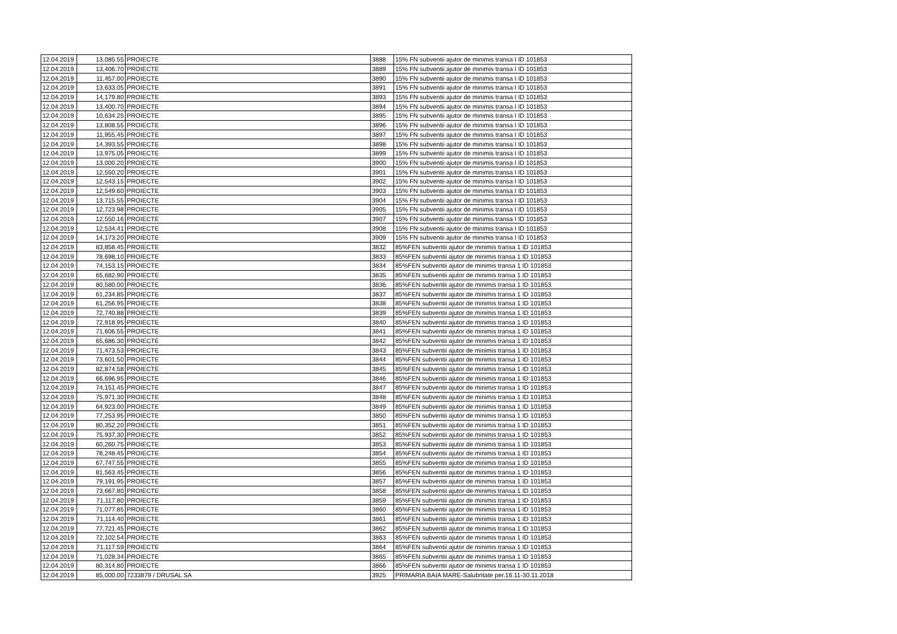| 12.04.2019 | 13,085.55 | PROIECTE | 3888 | 15% FN subventii ajutor de minimis transa I ID 101853 |
| 12.04.2019 | 13,406.70 | PROIECTE | 3889 | 15% FN subventii ajutor de minimis transa I ID 101853 |
| 12.04.2019 | 11,457.00 | PROIECTE | 3890 | 15% FN subventii ajutor de minimis transa I ID 101853 |
| 12.04.2019 | 13,633.05 | PROIECTE | 3891 | 15% FN subventii ajutor de minimis transa I ID 101853 |
| 12.04.2019 | 14,179.80 | PROIECTE | 3893 | 15% FN subventii ajutor de minimis transa I ID 101853 |
| 12.04.2019 | 13,400.70 | PROIECTE | 3894 | 15% FN subventii ajutor de minimis transa I ID 101853 |
| 12.04.2019 | 10,634.25 | PROIECTE | 3895 | 15% FN subventii ajutor de minimis transa I ID 101853 |
| 12.04.2019 | 13,808.55 | PROIECTE | 3896 | 15% FN subventii ajutor de minimis transa I ID 101853 |
| 12.04.2019 | 11,955.45 | PROIECTE | 3897 | 15% FN subventii ajutor de minimis transa I ID 101853 |
| 12.04.2019 | 14,393.55 | PROIECTE | 3898 | 15% FN subventii ajutor de minimis transa I ID 101853 |
| 12.04.2019 | 13,975.05 | PROIECTE | 3899 | 15% FN subventii ajutor de minimis transa I ID 101853 |
| 12.04.2019 | 13,000.20 | PROIECTE | 3900 | 15% FN subventii ajutor de minimis transa I ID 101853 |
| 12.04.2019 | 12,550.20 | PROIECTE | 3901 | 15% FN subventii ajutor de minimis transa I ID 101853 |
| 12.04.2019 | 12,543.15 | PROIECTE | 3902 | 15% FN subventii ajutor de minimis transa I ID 101853 |
| 12.04.2019 | 12,549.60 | PROIECTE | 3903 | 15% FN subventii ajutor de minimis transa I ID 101853 |
| 12.04.2019 | 13,715.55 | PROIECTE | 3904 | 15% FN subventii ajutor de minimis transa I ID 101853 |
| 12.04.2019 | 12,723.98 | PROIECTE | 3905 | 15% FN subventii ajutor de minimis transa I ID 101853 |
| 12.04.2019 | 12,550.16 | PROIECTE | 3907 | 15% FN subventii ajutor de minimis transa I ID 101853 |
| 12.04.2019 | 12,534.41 | PROIECTE | 3908 | 15% FN subventii ajutor de minimis transa I ID 101853 |
| 12.04.2019 | 14,173.20 | PROIECTE | 3909 | 15% FN subventii ajutor de minimis transa I ID 101853 |
| 12.04.2019 | 83,858.45 | PROIECTE | 3832 | 85%FEN subventii ajutor de minimis transa 1 ID 101853 |
| 12.04.2019 | 78,698.10 | PROIECTE | 3833 | 85%FEN subventii ajutor de minimis transa 1 ID 101853 |
| 12.04.2019 | 74,153.15 | PROIECTE | 3834 | 85%FEN subventii ajutor de minimis transa 1 ID 101853 |
| 12.04.2019 | 65,682.90 | PROIECTE | 3835 | 85%FEN subventii ajutor de minimis transa 1 ID 101853 |
| 12.04.2019 | 80,580.00 | PROIECTE | 3836 | 85%FEN subventii ajutor de minimis transa 1 ID 101853 |
| 12.04.2019 | 61,234.85 | PROIECTE | 3837 | 85%FEN subventii ajutor de minimis transa 1 ID 101853 |
| 12.04.2019 | 61,256.95 | PROIECTE | 3838 | 85%FEN subventii ajutor de minimis transa 1 ID 101853 |
| 12.04.2019 | 72,740.88 | PROIECTE | 3839 | 85%FEN subventii ajutor de minimis transa 1 ID 101853 |
| 12.04.2019 | 72,918.95 | PROIECTE | 3840 | 85%FEN subventii ajutor de minimis transa 1 ID 101853 |
| 12.04.2019 | 71,606.55 | PROIECTE | 3841 | 85%FEN subventii ajutor de minimis transa 1 ID 101853 |
| 12.04.2019 | 65,686.30 | PROIECTE | 3842 | 85%FEN subventii ajutor de minimis transa 1 ID 101853 |
| 12.04.2019 | 71,473.53 | PROIECTE | 3843 | 85%FEN subventii ajutor de minimis transa 1 ID 101853 |
| 12.04.2019 | 73,601.50 | PROIECTE | 3844 | 85%FEN subventii ajutor de minimis transa 1 ID 101853 |
| 12.04.2019 | 82,874.58 | PROIECTE | 3845 | 85%FEN subventii ajutor de minimis transa 1 ID 101853 |
| 12.04.2019 | 66,696.95 | PROIECTE | 3846 | 85%FEN subventii ajutor de minimis transa 1 ID 101853 |
| 12.04.2019 | 74,151.45 | PROIECTE | 3847 | 85%FEN subventii ajutor de minimis transa 1 ID 101853 |
| 12.04.2019 | 75,971.30 | PROIECTE | 3848 | 85%FEN subventii ajutor de minimis transa 1 ID 101853 |
| 12.04.2019 | 64,923.00 | PROIECTE | 3849 | 85%FEN subventii ajutor de minimis transa 1 ID 101853 |
| 12.04.2019 | 77,253.95 | PROIECTE | 3850 | 85%FEN subventii ajutor de minimis transa 1 ID 101853 |
| 12.04.2019 | 80,352.20 | PROIECTE | 3851 | 85%FEN subventii ajutor de minimis transa 1 ID 101853 |
| 12.04.2019 | 75,937.30 | PROIECTE | 3852 | 85%FEN subventii ajutor de minimis transa 1 ID 101853 |
| 12.04.2019 | 60,260.75 | PROIECTE | 3853 | 85%FEN subventii ajutor de minimis transa 1 ID 101853 |
| 12.04.2019 | 78,248.45 | PROIECTE | 3854 | 85%FEN subventii ajutor de minimis transa 1 ID 101853 |
| 12.04.2019 | 67,747.55 | PROIECTE | 3855 | 85%FEN subventii ajutor de minimis transa 1 ID 101853 |
| 12.04.2019 | 81,563.45 | PROIECTE | 3856 | 85%FEN subventii ajutor de minimis transa 1 ID 101853 |
| 12.04.2019 | 79,191.95 | PROIECTE | 3857 | 85%FEN subventii ajutor de minimis transa 1 ID 101853 |
| 12.04.2019 | 73,667.80 | PROIECTE | 3858 | 85%FEN subventii ajutor de minimis transa 1 ID 101853 |
| 12.04.2019 | 71,117.80 | PROIECTE | 3859 | 85%FEN subventii ajutor de minimis transa 1 ID 101853 |
| 12.04.2019 | 71,077.85 | PROIECTE | 3860 | 85%FEN subventii ajutor de minimis transa 1 ID 101853 |
| 12.04.2019 | 71,114.40 | PROIECTE | 3861 | 85%FEN subventii ajutor de minimis transa 1 ID 101853 |
| 12.04.2019 | 77,721.45 | PROIECTE | 3862 | 85%FEN subventii ajutor de minimis transa 1 ID 101853 |
| 12.04.2019 | 72,102.54 | PROIECTE | 3863 | 85%FEN subventii ajutor de minimis transa 1 ID 101853 |
| 12.04.2019 | 71,117.59 | PROIECTE | 3864 | 85%FEN subventii ajutor de minimis transa 1 ID 101853 |
| 12.04.2019 | 71,028.34 | PROIECTE | 3865 | 85%FEN subventii ajutor de minimis transa 1 ID 101853 |
| 12.04.2019 | 80,314.80 | PROIECTE | 3866 | 85%FEN subventii ajutor de minimis transa 1 ID 101853 |
| 12.04.2019 | 85,000.00 | 7233879 / DRUSAL SA | 3925 | PRIMARIA BAIA MARE-Salubritate per.16.11-30.11.2018 |